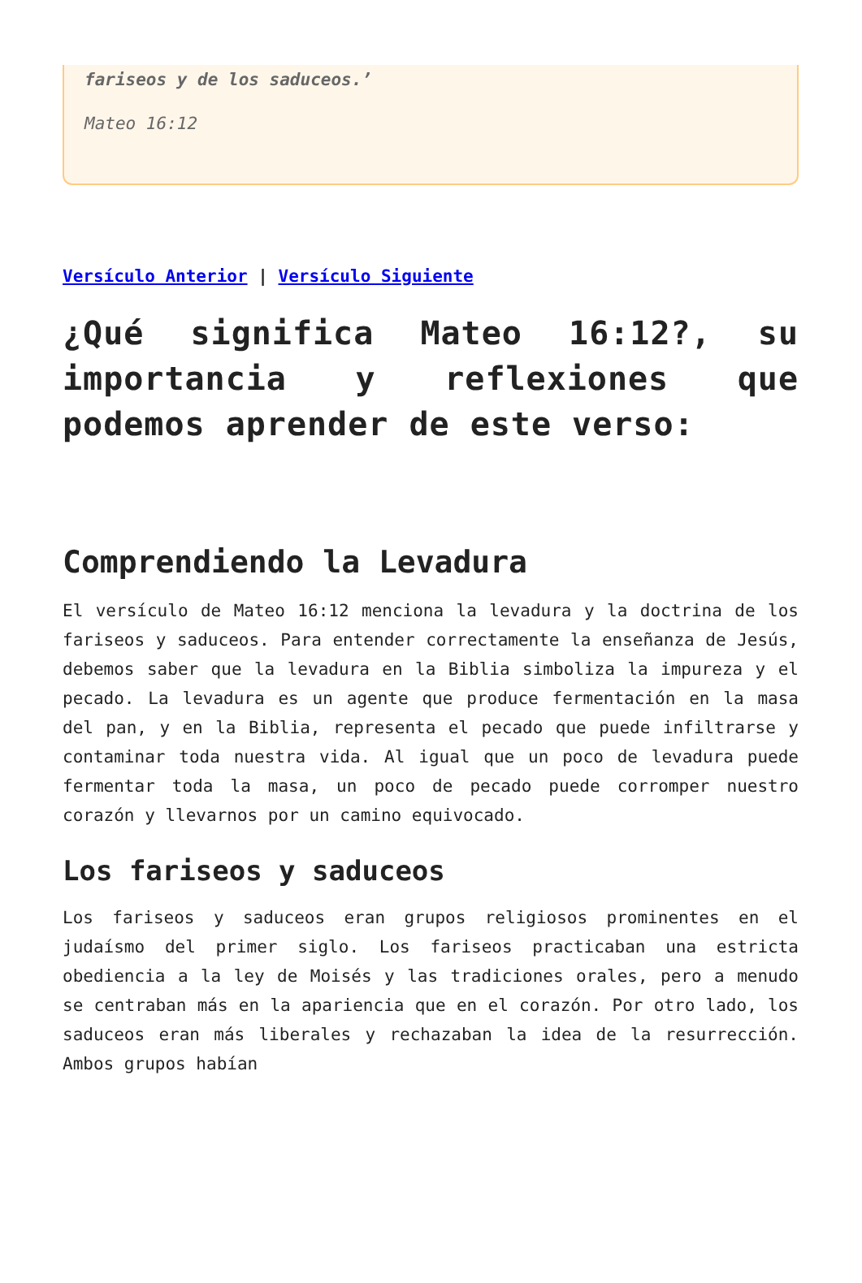fariseos y de los saduceos.’
Mateo 16:12
Versículo Anterior | Versículo Siguiente
¿Qué significa Mateo 16:12?, su importancia y reflexiones que podemos aprender de este verso:
Comprendiendo la Levadura
El versículo de Mateo 16:12 menciona la levadura y la doctrina de los fariseos y saduceos. Para entender correctamente la enseñanza de Jesús, debemos saber que la levadura en la Biblia simboliza la impureza y el pecado. La levadura es un agente que produce fermentación en la masa del pan, y en la Biblia, representa el pecado que puede infiltrarse y contaminar toda nuestra vida. Al igual que un poco de levadura puede fermentar toda la masa, un poco de pecado puede corromper nuestro corazón y llevarnos por un camino equivocado.
Los fariseos y saduceos
Los fariseos y saduceos eran grupos religiosos prominentes en el judaísmo del primer siglo. Los fariseos practicaban una estricta obediencia a la ley de Moisés y las tradiciones orales, pero a menudo se centraban más en la apariencia que en el corazón. Por otro lado, los saduceos eran más liberales y rechazaban la idea de la resurrección. Ambos grupos habían